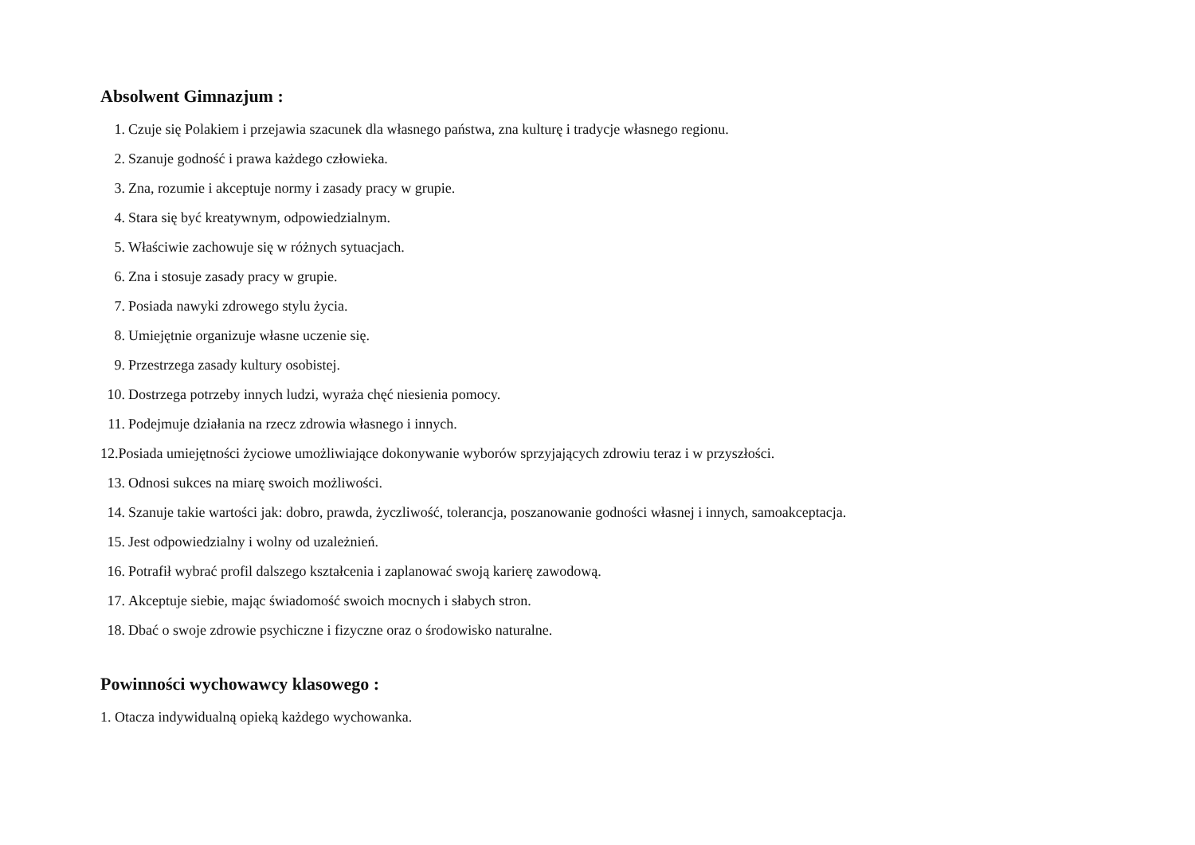Absolwent Gimnazjum :
1. Czuje się Polakiem i przejawia szacunek dla własnego państwa, zna kulturę i tradycje własnego regionu.
2. Szanuje godność i prawa każdego człowieka.
3. Zna, rozumie i akceptuje normy i zasady pracy w grupie.
4. Stara się być kreatywnym, odpowiedzialnym.
5. Właściwie zachowuje się w różnych sytuacjach.
6. Zna i stosuje zasady pracy w grupie.
7. Posiada nawyki zdrowego stylu życia.
8. Umiejętnie organizuje własne uczenie się.
9. Przestrzega zasady kultury osobistej.
10. Dostrzega potrzeby innych ludzi, wyraża chęć niesienia pomocy.
11. Podejmuje działania na rzecz zdrowia własnego i innych.
12.Posiada umiejętności życiowe umożliwiające dokonywanie wyborów sprzyjających zdrowiu teraz i w przyszłości.
13. Odnosi sukces na miarę swoich możliwości.
14. Szanuje takie wartości jak: dobro, prawda, życzliwość, tolerancja, poszanowanie godności własnej i innych, samoakceptacja.
15. Jest odpowiedzialny i wolny od uzależnień.
16. Potrafił wybrać profil dalszego kształcenia i zaplanować swoją karierę zawodową.
17. Akceptuje siebie, mając świadomość swoich mocnych i słabych stron.
18. Dbać o swoje zdrowie psychiczne i fizyczne oraz o środowisko naturalne.
Powinności wychowawcy klasowego :
1. Otacza indywidualną opieką każdego wychowanka.